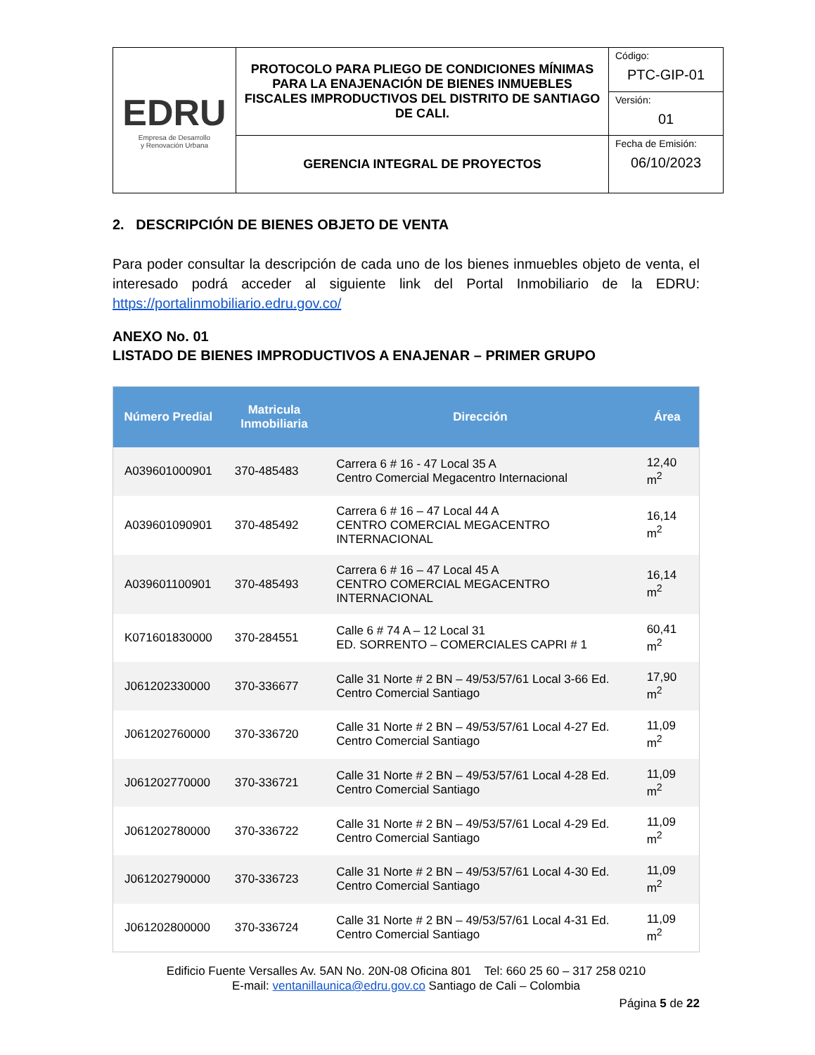| EDRU Empresa de Desarrollo y Renovación Urbana | PROTOCOLO PARA PLIEGO DE CONDICIONES MÍNIMAS PARA LA ENAJENACIÓN DE BIENES INMUEBLES FISCALES IMPRODUCTIVOS DEL DISTRITO DE SANTIAGO DE CALI. | Código: PTC-GIP-01 |
| | | Versión: 01 |
| | GERENCIA INTEGRAL DE PROYECTOS | Fecha de Emisión: 06/10/2023 |
2. DESCRIPCIÓN DE BIENES OBJETO DE VENTA
Para poder consultar la descripción de cada uno de los bienes inmuebles objeto de venta, el interesado podrá acceder al siguiente link del Portal Inmobiliario de la EDRU: https://portalinmobiliario.edru.gov.co/
ANEXO No. 01
LISTADO DE BIENES IMPRODUCTIVOS A ENAJENAR – PRIMER GRUPO
| Número Predial | Matricula Inmobiliaria | Dirección | Área |
| --- | --- | --- | --- |
| A039601000901 | 370-485483 | Carrera 6 # 16 - 47 Local 35 A Centro Comercial Megacentro Internacional | 12,40 m<sup>2</sup> |
| A039601090901 | 370-485492 | Carrera 6 # 16 – 47 Local 44 A CENTRO COMERCIAL MEGACENTRO INTERNACIONAL | 16,14 m<sup>2</sup> |
| A039601100901 | 370-485493 | Carrera 6 # 16 – 47 Local 45 A CENTRO COMERCIAL MEGACENTRO INTERNACIONAL | 16,14 m<sup>2</sup> |
| K071601830000 | 370-284551 | Calle 6 # 74 A – 12 Local 31 ED. SORRENTO – COMERCIALES CAPRI # 1 | 60,41 m<sup>2</sup> |
| J061202330000 | 370-336677 | Calle 31 Norte # 2 BN – 49/53/57/61 Local 3-66 Ed. Centro Comercial Santiago | 17,90 m<sup>2</sup> |
| J061202760000 | 370-336720 | Calle 31 Norte # 2 BN – 49/53/57/61 Local 4-27 Ed. Centro Comercial Santiago | 11,09 m<sup>2</sup> |
| J061202770000 | 370-336721 | Calle 31 Norte # 2 BN – 49/53/57/61 Local 4-28 Ed. Centro Comercial Santiago | 11,09 m<sup>2</sup> |
| J061202780000 | 370-336722 | Calle 31 Norte # 2 BN – 49/53/57/61 Local 4-29 Ed. Centro Comercial Santiago | 11,09 m<sup>2</sup> |
| J061202790000 | 370-336723 | Calle 31 Norte # 2 BN – 49/53/57/61 Local 4-30 Ed. Centro Comercial Santiago | 11,09 m<sup>2</sup> |
| J061202800000 | 370-336724 | Calle 31 Norte # 2 BN – 49/53/57/61 Local 4-31 Ed. Centro Comercial Santiago | 11,09 m<sup>2</sup> |
Edificio Fuente Versalles Av. 5AN No. 20N-08 Oficina 801 Tel: 660 25 60 – 317 258 0210
E-mail: ventanillaunica@edru.gov.co Santiago de Cali – Colombia
Página 5 de 22